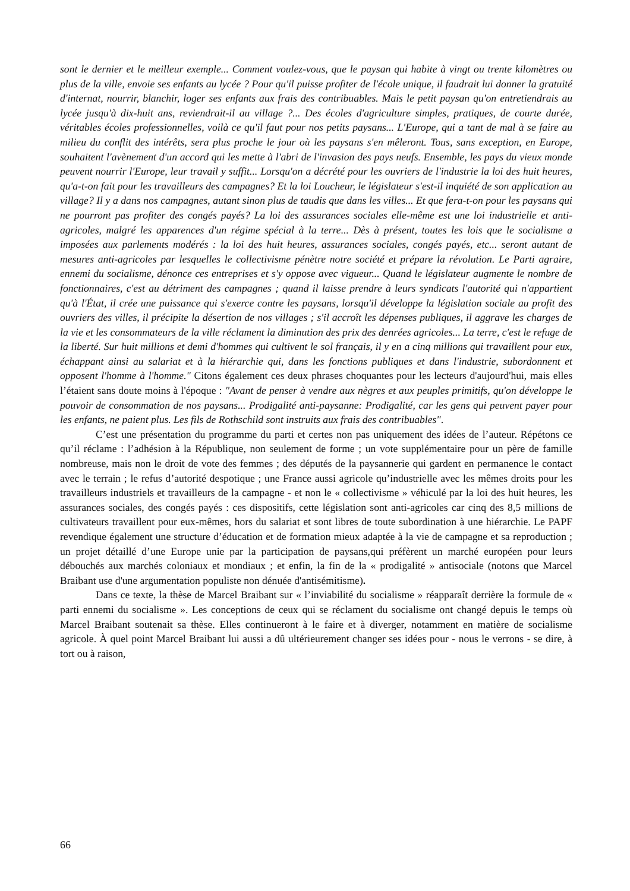sont le dernier et le meilleur exemple... Comment voulez-vous, que le paysan qui habite à vingt ou trente kilomètres ou plus de la ville, envoie ses enfants au lycée ? Pour qu'il puisse profiter de l'école unique, il faudrait lui donner la gratuité d'internat, nourrir, blanchir, loger ses enfants aux frais des contribuables. Mais le petit paysan qu'on entretiendrais au lycée jusqu'à dix-huit ans, reviendrait-il au village ?... Des écoles d'agriculture simples, pratiques, de courte durée, véritables écoles professionnelles, voilà ce qu'il faut pour nos petits paysans... L'Europe, qui a tant de mal à se faire au milieu du conflit des intérêts, sera plus proche le jour où les paysans s'en mêleront. Tous, sans exception, en Europe, souhaitent l'avènement d'un accord qui les mette à l'abri de l'invasion des pays neufs. Ensemble, les pays du vieux monde peuvent nourrir l'Europe, leur travail y suffit... Lorsqu'on a décrété pour les ouvriers de l'industrie la loi des huit heures, qu'a-t-on fait pour les travailleurs des campagnes? Et la loi Loucheur, le législateur s'est-il inquiété de son application au village? Il y a dans nos campagnes, autant sinon plus de taudis que dans les villes... Et que fera-t-on pour les paysans qui ne pourront pas profiter des congés payés? La loi des assurances sociales elle-même est une loi industrielle et anti-agricoles, malgré les apparences d'un régime spécial à la terre... Dès à présent, toutes les lois que le socialisme a imposées aux parlements modérés : la loi des huit heures, assurances sociales, congés payés, etc... seront autant de mesures anti-agricoles par lesquelles le collectivisme pénètre notre société et prépare la révolution. Le Parti agraire, ennemi du socialisme, dénonce ces entreprises et s'y oppose avec vigueur... Quand le législateur augmente le nombre de fonctionnaires, c'est au détriment des campagnes ; quand il laisse prendre à leurs syndicats l'autorité qui n'appartient qu'à l'État, il crée une puissance qui s'exerce contre les paysans, lorsqu'il développe la législation sociale au profit des ouvriers des villes, il précipite la désertion de nos villages ; s'il accroît les dépenses publiques, il aggrave les charges de la vie et les consommateurs de la ville réclament la diminution des prix des denrées agricoles... La terre, c'est le refuge de la liberté. Sur huit millions et demi d'hommes qui cultivent le sol français, il y en a cinq millions qui travaillent pour eux, échappant ainsi au salariat et à la hiérarchie qui, dans les fonctions publiques et dans l'industrie, subordonnent et opposent l'homme à l'homme." Citons également ces deux phrases choquantes pour les lecteurs d'aujourd'hui, mais elles l’étaient sans doute moins à l'époque : "Avant de penser à vendre aux nègres et aux peuples primitifs, qu'on développe le pouvoir de consommation de nos paysans... Prodigalité anti-paysanne: Prodigalité, car les gens qui peuvent payer pour les enfants, ne paient plus. Les fils de Rothschild sont instruits aux frais des contribuables".
C’est une présentation du programme du parti et certes non pas uniquement des idées de l’auteur. Répétons ce qu’il réclame : l’adhésion à la République, non seulement de forme ; un vote supplémentaire pour un père de famille nombreuse, mais non le droit de vote des femmes ; des députés de la paysannerie qui gardent en permanence le contact avec le terrain ; le refus d’autorité despotique ; une France aussi agricole qu’industrielle avec les mêmes droits pour les travailleurs industriels et travailleurs de la campagne - et non le « collectivisme » véhiculé par la loi des huit heures, les assurances sociales, des congés payés : ces dispositifs, cette législation sont anti-agricoles car cinq des 8,5 millions de cultivateurs travaillent pour eux-mêmes, hors du salariat et sont libres de toute subordination à une hiérarchie. Le PAPF revendique également une structure d’éducation et de formation mieux adaptée à la vie de campagne et sa reproduction ; un projet détaillé d’une Europe unie par la participation de paysans,qui préfèrent un marché européen pour leurs débouchés aux marchés coloniaux et mondiaux ; et enfin, la fin de la « prodigalité » antisociale (notons que Marcel Braibant use d'une argumentation populiste non dénuée d'antisémitisme).
Dans ce texte, la thèse de Marcel Braibant sur « l’inviabilité du socialisme » réapparaît derrière la formule de « parti ennemi du socialisme ». Les conceptions de ceux qui se réclament du socialisme ont changé depuis le temps où Marcel Braibant soutenait sa thèse. Elles continueront à le faire et à diverger, notamment en matière de socialisme agricole. À quel point Marcel Braibant lui aussi a dû ultérieurement changer ses idées pour - nous le verrons - se dire, à tort ou à raison,
66